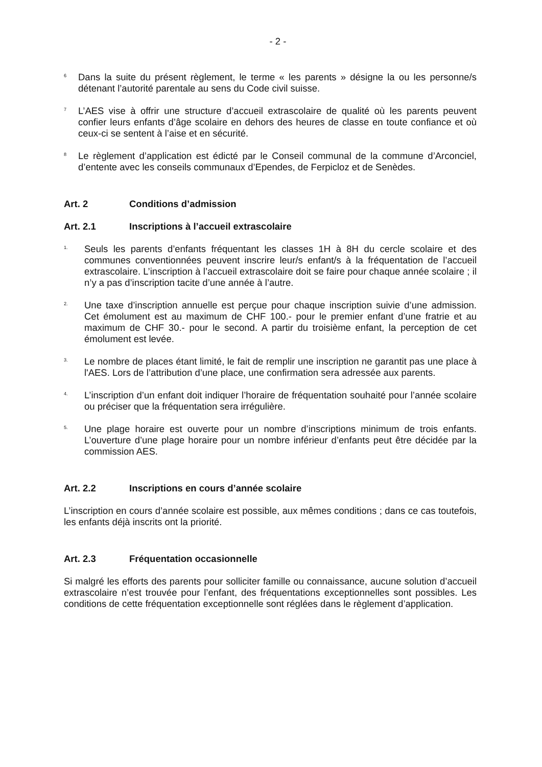- 2 -
<sup>6</sup> Dans la suite du présent règlement, le terme « les parents » désigne la ou les personne/s détenant l’autorité parentale au sens du Code civil suisse.
<sup>7</sup> L’AES vise à offrir une structure d’accueil extrascolaire de qualité où les parents peuvent confier leurs enfants d’âge scolaire en dehors des heures de classe en toute confiance et où ceux-ci se sentent à l’aise et en sécurité.
<sup>8</sup> Le règlement d’application est édicté par le Conseil communal de la commune d’Arconciel, d’entente avec les conseils communaux d’Ependes, de Ferpicloz et de Senèdes.
Art. 2 Conditions d’admission
Art. 2.1 Inscriptions à l’accueil extrascolaire
<sup>1.</sup> Seuls les parents d’enfants fréquentant les classes 1H à 8H du cercle scolaire et des communes conventionnées peuvent inscrire leur/s enfant/s à la fréquentation de l’accueil extrascolaire. L’inscription à l’accueil extrascolaire doit se faire pour chaque année scolaire ; il n’y a pas d’inscription tacite d’une année à l’autre.
<sup>2.</sup> Une taxe d’inscription annuelle est perçue pour chaque inscription suivie d’une admission. Cet émolument est au maximum de CHF 100.- pour le premier enfant d’une fratrie et au maximum de CHF 30.- pour le second. A partir du troisième enfant, la perception de cet émolument est levée.
<sup>3.</sup> Le nombre de places étant limité, le fait de remplir une inscription ne garantit pas une place à l'AES. Lors de l’attribution d’une place, une confirmation sera adressée aux parents.
<sup>4.</sup> L’inscription d’un enfant doit indiquer l’horaire de fréquentation souhaité pour l’année scolaire ou préciser que la fréquentation sera irrégulière.
<sup>5.</sup> Une plage horaire est ouverte pour un nombre d’inscriptions minimum de trois enfants. L’ouverture d’une plage horaire pour un nombre inférieur d’enfants peut être décidée par la commission AES.
Art. 2.2 Inscriptions en cours d’année scolaire
L’inscription en cours d’année scolaire est possible, aux mêmes conditions ; dans ce cas toutefois, les enfants déjà inscrits ont la priorité.
Art. 2.3 Fréquentation occasionnelle
Si malgré les efforts des parents pour solliciter famille ou connaissance, aucune solution d’accueil extrascolaire n’est trouvée pour l’enfant, des fréquentations exceptionnelles sont possibles. Les conditions de cette fréquentation exceptionnelle sont réglées dans le règlement d’application.